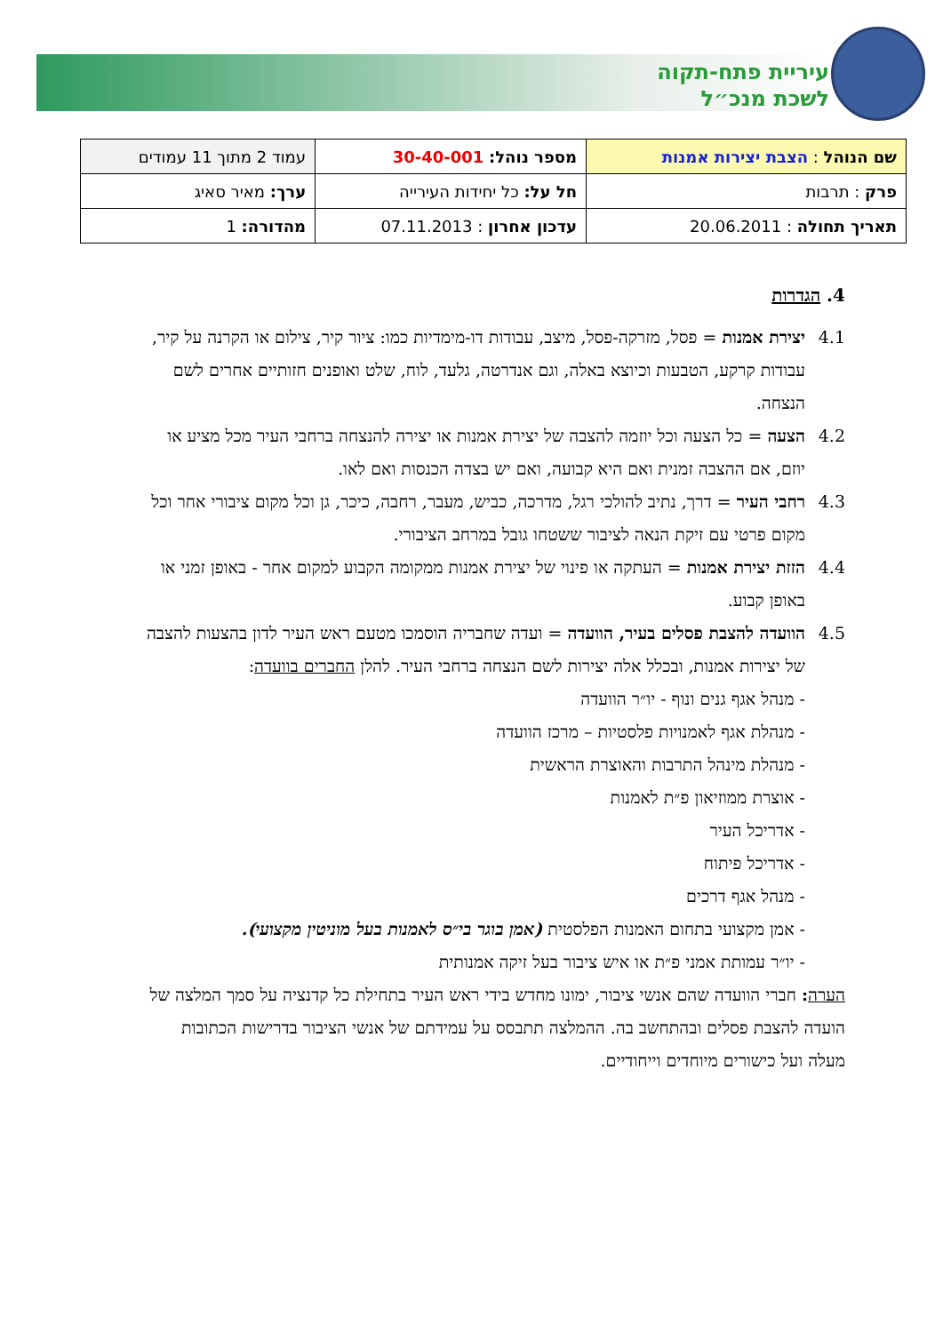עיריית פתח-תקוה
לשכת מנכ״ל
| שם הנוהל : הצבת יצירות אמנות | מספר נוהל: 30-40-001 | עמוד 2 מתוך 11 עמודים |
| פרק : תרבות | חל על: כל יחידות העירייה | ערך: מאיר סאיג |
| תאריך תחולה : 20.06.2011 | עדכון אחרון : 07.11.2013 | מהדורה: 1 |
4. הגדרות
4.1 יצירת אמנות = פסל, מזרקה-פסל, מיצב, עבודות דו-מימדיות כמו: ציור קיר, צילום או הקרנה על קיר, עבודות קרקע, הטבעות וכיוצא באלה, וגם אנדרטה, גלעד, לוח, שלט ואופנים חזותיים אחרים לשם הנצחה.
4.2 הצעה = כל הצעה וכל יוזמה להצבה של יצירת אמנות או יצירה להנצחה ברחבי העיר מכל מציע או יוזם, אם ההצבה זמנית ואם היא קבועה, ואם יש בצדה הכנסות ואם לאו.
4.3 רחבי העיר = דרך, נתיב להולכי רגל, מדרכה, כביש, מעבר, רחבה, כיכר, גן וכל מקום ציבורי אחר וכל מקום פרטי עם זיקת הנאה לציבור ששטחו גובל במרחב הציבורי.
4.4 הזזת יצירת אמנות = העתקה או פינוי של יצירת אמנות ממקומה הקבוע למקום אחר - באופן זמני או באופן קבוע.
4.5 הוועדה להצבת פסלים בעיר, הוועדה = ועדה שחבריה הוסמכו מטעם ראש העיר לדון בהצעות להצבה של יצירות אמנות, ובכלל אלה יצירות לשם הנצחה ברחבי העיר. להלן החברים בוועדה:
- מנהל אגף גנים ונוף - יו״ר הוועדה
- מנהלת אגף לאמנויות פלסטיות – מרכז הוועדה
- מנהלת מינהל התרבות והאוצרת הראשית
- אוצרת ממוזיאון פ״ת לאמנות
- אדריכל העיר
- אדריכל פיתוח
- מנהל אגף דרכים
- אמן מקצועי בתחום האמנות הפלסטית (אמן בוגר בי״ס לאמנות בעל מוניטין מקצועי).
- יו״ר עמותת אמני פ״ת או איש ציבור בעל זיקה אמנותית
הערה: חברי הוועדה שהם אנשי ציבור, ימונו מחדש בידי ראש העיר בתחילת כל קדנציה על סמך המלצה של הועדה להצבת פסלים ובהתחשב בה. ההמלצה תתבסס על עמידתם של אנשי הציבור בדרישות הכתובות מעלה ועל כישורים מיוחדים וייחודיים.